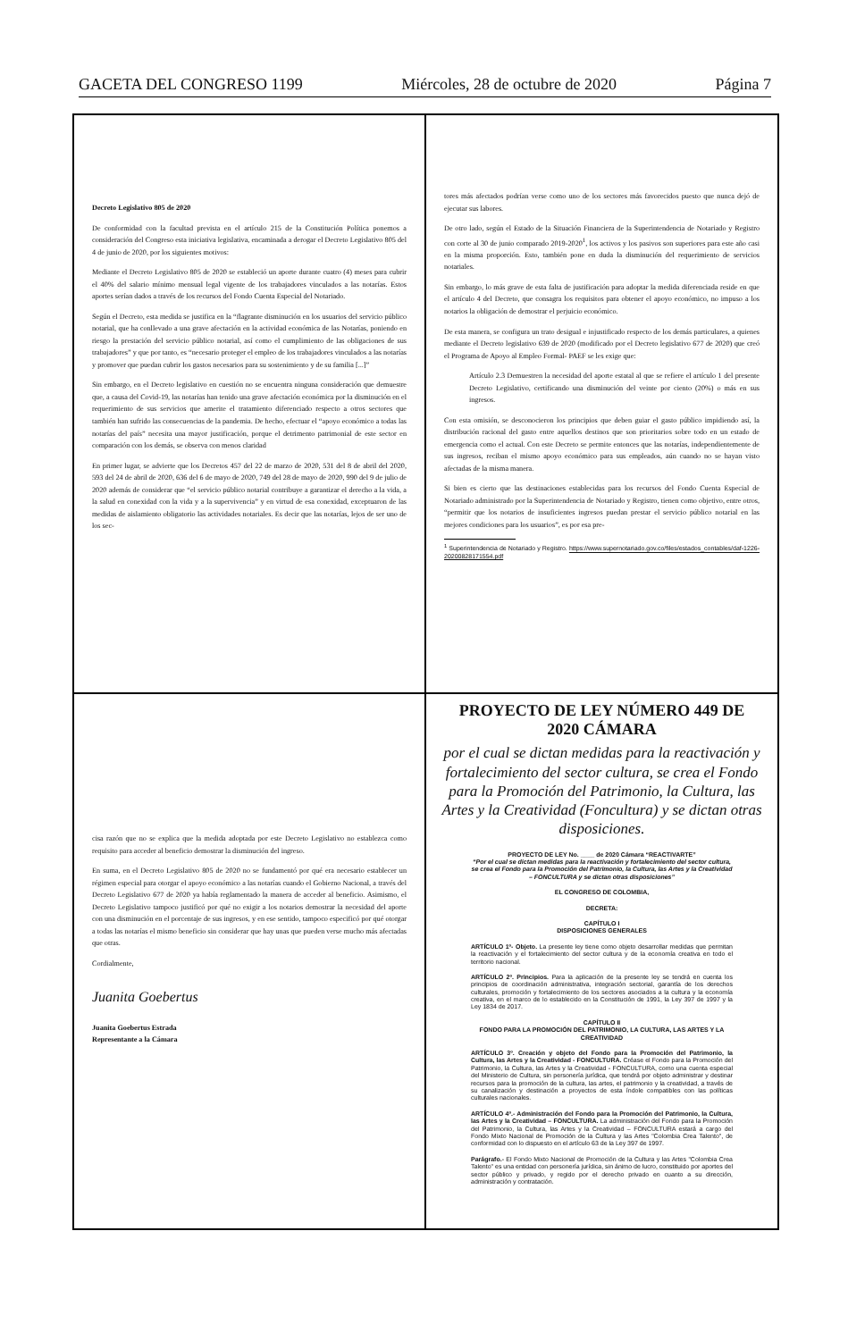GACETA DEL CONGRESO 1199 Miércoles, 28 de octubre de 2020 Página 7
Decreto Legislativo 805 de 2020
De conformidad con la facultad prevista en el artículo 215 de la Constitución Política ponemos a consideración del Congreso esta iniciativa legislativa, encaminada a derogar el Decreto Legislativo 805 del 4 de junio de 2020, por los siguientes motivos:
Mediante el Decreto Legislativo 805 de 2020 se estableció un aporte durante cuatro (4) meses para cubrir el 40% del salario mínimo mensual legal vigente de los trabajadores vinculados a las notarías. Estos aportes serían dados a través de los recursos del Fondo Cuenta Especial del Notariado.
Según el Decreto, esta medida se justifica en la “flagrante disminución en los usuarios del servicio público notarial, que ha conllevado a una grave afectación en la actividad económica de las Notarías, poniendo en riesgo la prestación del servicio público notarial, así como el cumplimiento de las obligaciones de sus trabajadores” y que por tanto, es “necesario proteger el empleo de los trabajadores vinculados a las notarías y promover que puedan cubrir los gastos necesarios para su sostenimiento y de su familia [...]”
Sin embargo, en el Decreto legislativo en cuestión no se encuentra ninguna consideración que demuestre que, a causa del Covid-19, las notarías han tenido una grave afectación económica por la disminución en el requerimiento de sus servicios que amerite el tratamiento diferenciado respecto a otros sectores que también han sufrido las consecuencias de la pandemia. De hecho, efectuar el “apoyo económico a todas las notarías del país” necesita una mayor justificación, porque el detrimento patrimonial de este sector en comparación con los demás, se observa con menos claridad
En primer lugar, se advierte que los Decretos 457 del 22 de marzo de 2020, 531 del 8 de abril del 2020, 593 del 24 de abril de 2020, 636 del 6 de mayo de 2020, 749 del 28 de mayo de 2020, 990 del 9 de julio de 2020 además de considerar que “el servicio público notarial contribuye a garantizar el derecho a la vida, a la salud en conexidad con la vida y a la supervivencia” y en virtud de esa conexidad, exceptuaron de las medidas de aislamiento obligatorio las actividades notariales. Es decir que las notarías, lejos de ser uno de los sec-
tores más afectados podrían verse como uno de los sectores más favorecidos puesto que nunca dejó de ejecutar sus labores.
De otro lado, según el Estado de la Situación Financiera de la Superintendencia de Notariado y Registro con corte al 30 de junio comparado 2019-2020<sup>1</sup>, los activos y los pasivos son superiores para este año casi en la misma proporción. Esto, también pone en duda la disminución del requerimiento de servicios notariales.
Sin embargo, lo más grave de esta falta de justificación para adoptar la medida diferenciada reside en que el artículo 4 del Decreto, que consagra los requisitos para obtener el apoyo económico, no impuso a los notarios la obligación de demostrar el perjuicio económico.
De esta manera, se configura un trato desigual e injustificado respecto de los demás particulares, a quienes mediante el Decreto legislativo 639 de 2020 (modificado por el Decreto legislativo 677 de 2020) que creó el Programa de Apoyo al Empleo Formal- PAEF se les exige que:
Artículo 2.3 Demuestren la necesidad del aporte estatal al que se refiere el artículo 1 del presente Decreto Legislativo, certificando una disminución del veinte por ciento (20%) o más en sus ingresos.
Con esta omisión, se desconocieron los principios que deben guiar el gasto público impidiendo así, la distribución racional del gasto entre aquellos destinos que son prioritarios sobre todo en un estado de emergencia como el actual. Con este Decreto se permite entonces que las notarías, independientemente de sus ingresos, reciban el mismo apoyo económico para sus empleados, aún cuando no se hayan visto afectadas de la misma manera.
Si bien es cierto que las destinaciones establecidas para los recursos del Fondo Cuenta Especial de Notariado administrado por la Superintendencia de Notariado y Registro, tienen como objetivo, entre otros, “permitir que los notarios de insuficientes ingresos puedan prestar el servicio público notarial en las mejores condiciones para los usuarios”, es por esa pre-
<sup>1</sup> Superintendencia de Notariado y Registro. https://www.supernotariado.gov.co/files/estados_contables/daf-1226-20200828171554.pdf
cisa razón que no se explica que la medida adoptada por este Decreto Legislativo no establezca como requisito para acceder al beneficio demostrar la disminución del ingreso.
En suma, en el Decreto Legislativo 805 de 2020 no se fundamentó por qué era necesario establecer un régimen especial para otorgar el apoyo económico a las notarías cuando el Gobierno Nacional, a través del Decreto Legislativo 677 de 2020 ya había reglamentado la manera de acceder al beneficio. Asimismo, el Decreto Legislativo tampoco justificó por qué no exigir a los notarios demostrar la necesidad del aporte con una disminución en el porcentaje de sus ingresos, y en ese sentido, tampoco especificó por qué otorgar a todas las notarías el mismo beneficio sin considerar que hay unas que pueden verse mucho más afectadas que otras.
Cordialmente,
Juanita Goebertus
Juanita Goebertus Estrada
Representante a la Cámara
PROYECTO DE LEY NÚMERO 449 DE 2020 CÁMARA
por el cual se dictan medidas para la reactivación y fortalecimiento del sector cultura, se crea el Fondo para la Promoción del Patrimonio, la Cultura, las Artes y la Creatividad (Foncultura) y se dictan otras disposiciones.
PROYECTO DE LEY No. ____ de 2020 Cámara “REACTIVARTE”
“Por el cual se dictan medidas para la reactivación y fortalecimiento del sector cultura, se crea el Fondo para la Promoción del Patrimonio, la Cultura, las Artes y la Creatividad – FONCULTURA y se dictan otras disposiciones”
EL CONGRESO DE COLOMBIA,
DECRETA:
CAPÍTULO I
DISPOSICIONES GENERALES
ARTÍCULO 1º- Objeto. La presente ley tiene como objeto desarrollar medidas que permitan la reactivación y el fortalecimiento del sector cultura y de la economía creativa en todo el territorio nacional.
ARTÍCULO 2º. Principios. Para la aplicación de la presente ley se tendrá en cuenta los principios de coordinación administrativa, integración sectorial, garantía de los derechos culturales, promoción y fortalecimiento de los sectores asociados a la cultura y la economía creativa, en el marco de lo establecido en la Constitución de 1991, la Ley 397 de 1997 y la Ley 1834 de 2017.
CAPÍTULO II
FONDO PARA LA PROMOCIÓN DEL PATRIMONIO, LA CULTURA, LAS ARTES Y LA CREATIVIDAD
ARTÍCULO 3º. Creación y objeto del Fondo para la Promoción del Patrimonio, la Cultura, las Artes y la Creatividad - FONCULTURA. Créase el Fondo para la Promoción del Patrimonio, la Cultura, las Artes y la Creatividad - FONCULTURA, como una cuenta especial del Ministerio de Cultura, sin personería jurídica, que tendrá por objeto administrar y destinar recursos para la promoción de la cultura, las artes, el patrimonio y la creatividad, a través de su canalización y destinación a proyectos de esta índole compatibles con las políticas culturales nacionales.
ARTÍCULO 4º.- Administración del Fondo para la Promoción del Patrimonio, la Cultura, las Artes y la Creatividad – FONCULTURA. La administración del Fondo para la Promoción del Patrimonio, la Cultura, las Artes y la Creatividad – FONCULTURA estará a cargo del Fondo Mixto Nacional de Promoción de la Cultura y las Artes "Colombia Crea Talento", de conformidad con lo dispuesto en el artículo 63 de la Ley 397 de 1997.
Parágrafo.- El Fondo Mixto Nacional de Promoción de la Cultura y las Artes "Colombia Crea Talento" es una entidad con personería jurídica, sin ánimo de lucro, constituido por aportes del sector público y privado, y regido por el derecho privado en cuanto a su dirección, administración y contratación.